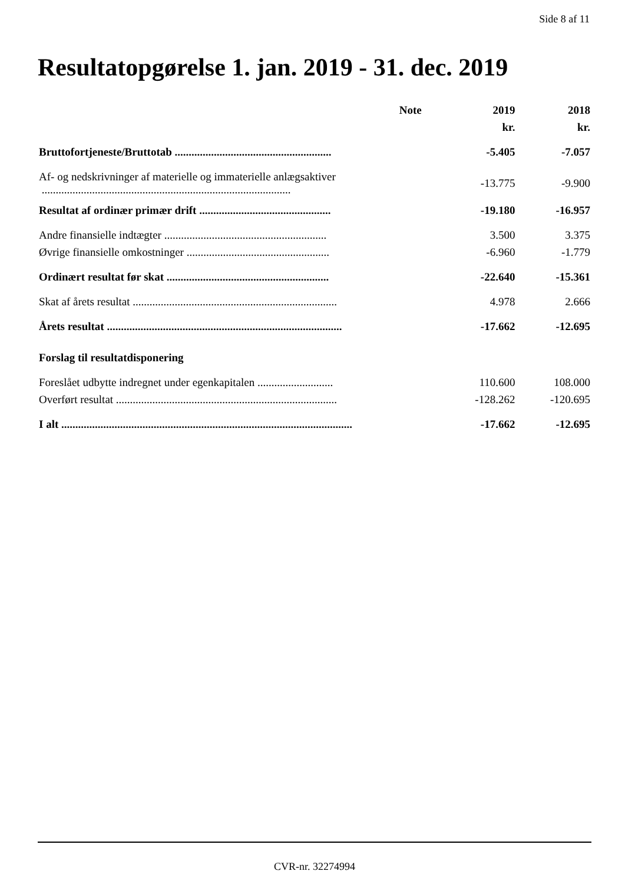Side 8 af 11
Resultatopgørelse 1. jan. 2019 - 31. dec. 2019
| | Note | 2019 | 2018 |
| --- | --- | --- | --- |
| | | kr. | kr. |
| Bruttofortjeneste/Bruttotab ........................................................ | | -5.405 | -7.057 |
| Af- og nedskrivninger af materielle og immaterielle anlægsaktiver ......................................................................................... | | -13.775 | -9.900 |
| Resultat af ordinær primær drift ............................................... | | -19.180 | -16.957 |
| Andre finansielle indtægter .......................................................... | | 3.500 | 3.375 |
| Øvrige finansielle omkostninger ................................................... | | -6.960 | -1.779 |
| Ordinært resultat før skat .......................................................... | | -22.640 | -15.361 |
| Skat af årets resultat ......................................................................... | | 4.978 | 2.666 |
| Årets resultat .................................................................................... | | -17.662 | -12.695 |
| Forslag til resultatdisponering | | | |
| Foreslået udbytte indregnet under egenkapitalen ........................... | | 110.600 | 108.000 |
| Overført resultat ............................................................................... | | -128.262 | -120.695 |
| I alt ........................................................................................................ | | -17.662 | -12.695 |
CVR-nr. 32274994